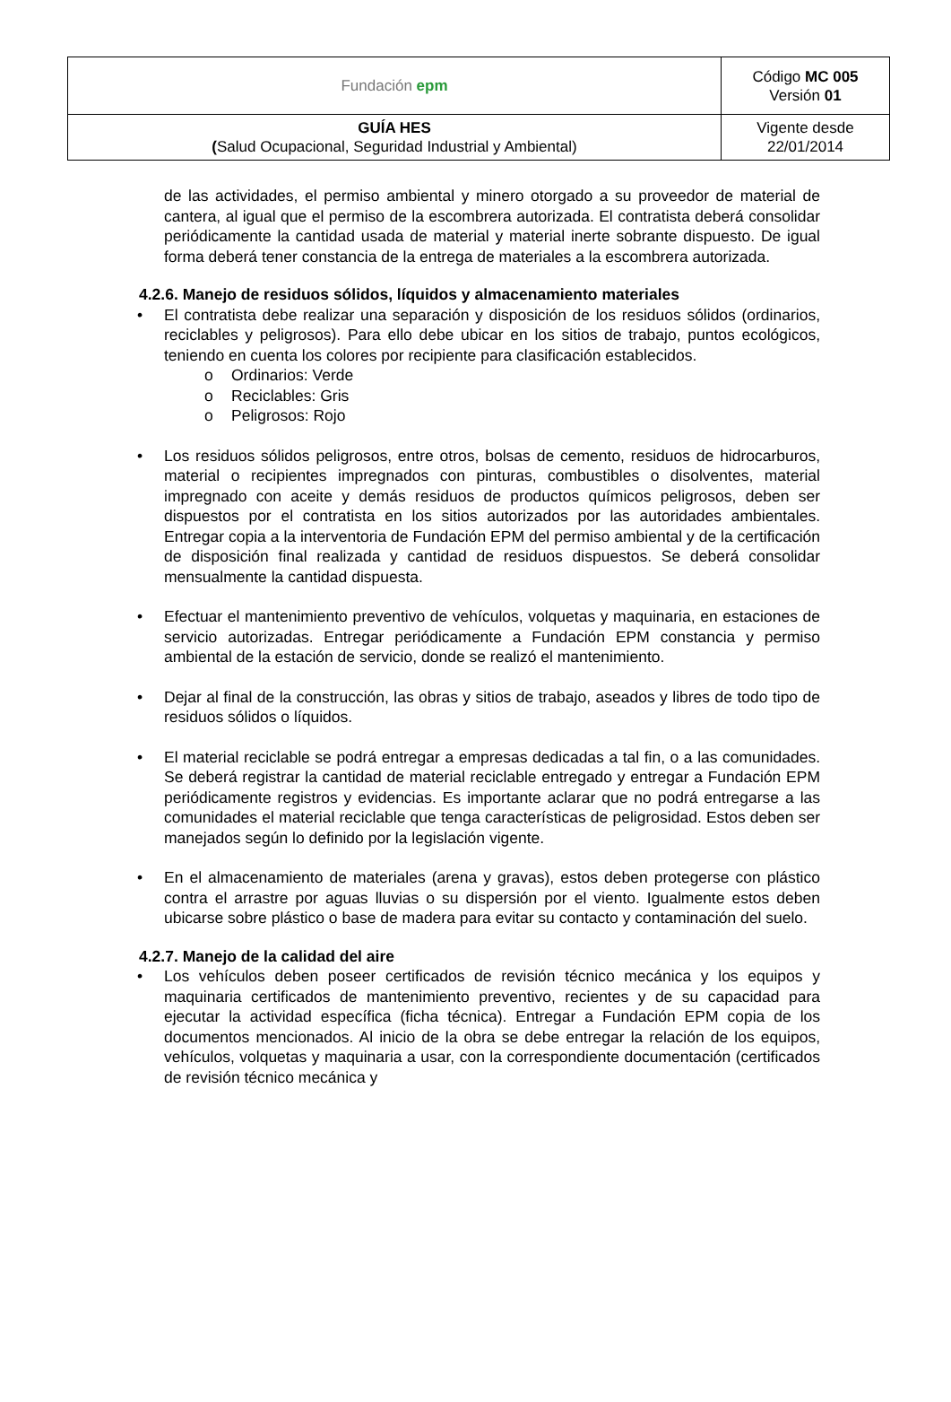| Fundación epm | Código MC 005 Versión 01 |
| GUÍA HES ( Salud Ocupacional, Seguridad Industrial y Ambiental) | Vigente desde 22/01/2014 |
de las actividades, el permiso ambiental y minero otorgado a su proveedor de material de cantera, al igual que el permiso de la escombrera autorizada. El contratista deberá consolidar periódicamente la cantidad usada de material y material inerte sobrante dispuesto. De igual forma deberá tener constancia de la entrega de materiales a la escombrera autorizada.
4.2.6. Manejo de residuos sólidos, líquidos y almacenamiento materiales
• El contratista debe realizar una separación y disposición de los residuos sólidos (ordinarios, reciclables y peligrosos). Para ello debe ubicar en los sitios de trabajo, puntos ecológicos, teniendo en cuenta los colores por recipiente para clasificación establecidos.
o Ordinarios: Verde
o Reciclables: Gris
o Peligrosos: Rojo
• Los residuos sólidos peligrosos, entre otros, bolsas de cemento, residuos de hidrocarburos, material o recipientes impregnados con pinturas, combustibles o disolventes, material impregnado con aceite y demás residuos de productos químicos peligrosos, deben ser dispuestos por el contratista en los sitios autorizados por las autoridades ambientales. Entregar copia a la interventoria de Fundación EPM del permiso ambiental y de la certificación de disposición final realizada y cantidad de residuos dispuestos. Se deberá consolidar mensualmente la cantidad dispuesta.
• Efectuar el mantenimiento preventivo de vehículos, volquetas y maquinaria, en estaciones de servicio autorizadas. Entregar periódicamente a Fundación EPM constancia y permiso ambiental de la estación de servicio, donde se realizó el mantenimiento.
• Dejar al final de la construcción, las obras y sitios de trabajo, aseados y libres de todo tipo de residuos sólidos o líquidos.
• El material reciclable se podrá entregar a empresas dedicadas a tal fin, o a las comunidades. Se deberá registrar la cantidad de material reciclable entregado y entregar a Fundación EPM periódicamente registros y evidencias. Es importante aclarar que no podrá entregarse a las comunidades el material reciclable que tenga características de peligrosidad. Estos deben ser manejados según lo definido por la legislación vigente.
• En el almacenamiento de materiales (arena y gravas), estos deben protegerse con plástico contra el arrastre por aguas lluvias o su dispersión por el viento. Igualmente estos deben ubicarse sobre plástico o base de madera para evitar su contacto y contaminación del suelo.
4.2.7. Manejo de la calidad del aire
• Los vehículos deben poseer certificados de revisión técnico mecánica y los equipos y maquinaria certificados de mantenimiento preventivo, recientes y de su capacidad para ejecutar la actividad específica (ficha técnica). Entregar a Fundación EPM copia de los documentos mencionados. Al inicio de la obra se debe entregar la relación de los equipos, vehículos, volquetas y maquinaria a usar, con la correspondiente documentación (certificados de revisión técnico mecánica y